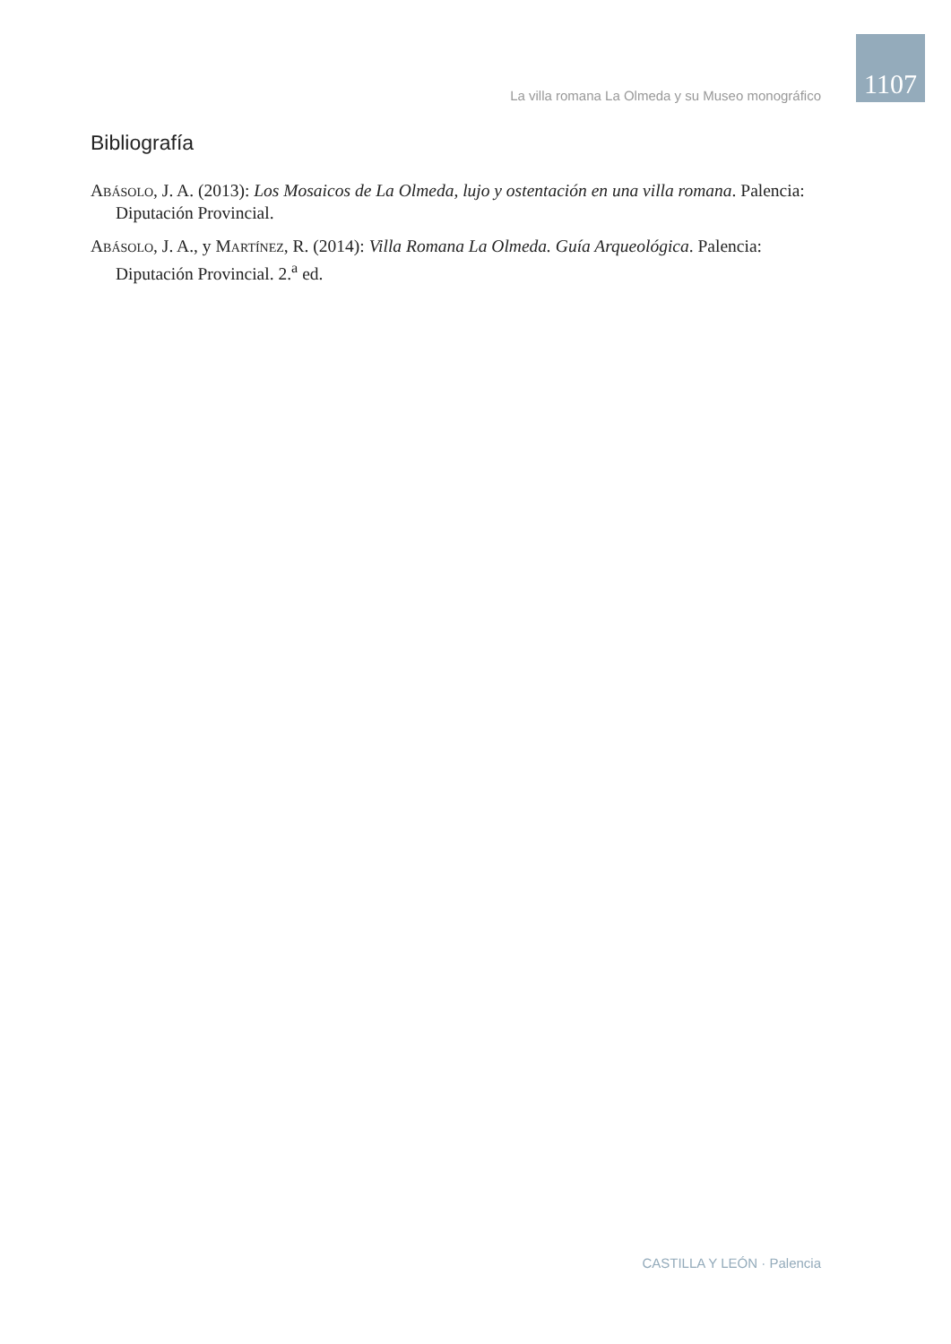1107
La villa romana La Olmeda y su Museo monográfico
Bibliografía
Abásolo, J. A. (2013): Los Mosaicos de La Olmeda, lujo y ostentación en una villa romana. Palencia: Diputación Provincial.
Abásolo, J. A., y Martínez, R. (2014): Villa Romana La Olmeda. Guía Arqueológica. Palencia: Diputación Provincial. 2.<sup>a</sup> ed.
CASTILLA Y LEÓN · Palencia